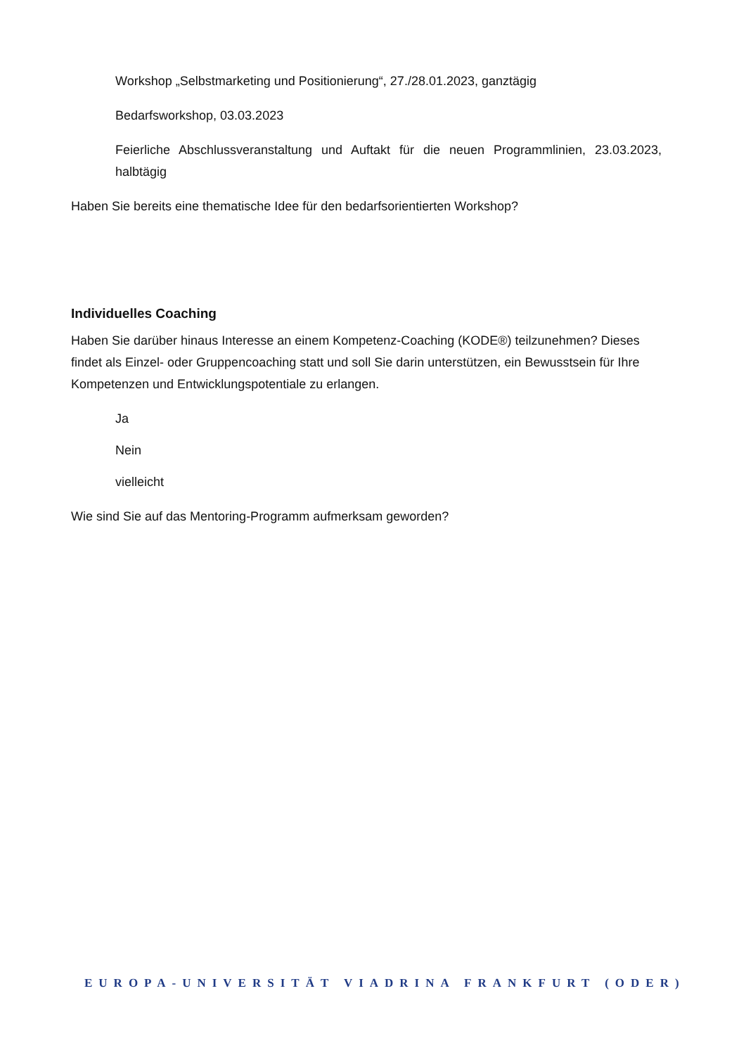Workshop „Selbstmarketing und Positionierung“, 27./28.01.2023, ganztägig
Bedarfsworkshop, 03.03.2023
Feierliche Abschlussveranstaltung und Auftakt für die neuen Programmlinien, 23.03.2023, halbtägig
Haben Sie bereits eine thematische Idee für den bedarfsorientierten Workshop?
Individuelles Coaching
Haben Sie darüber hinaus Interesse an einem Kompetenz-Coaching (KODE®) teilzunehmen? Dieses findet als Einzel- oder Gruppencoaching statt und soll Sie darin unterstützen, ein Bewusstsein für Ihre Kompetenzen und Entwicklungspotentiale zu erlangen.
Ja
Nein
vielleicht
Wie sind Sie auf das Mentoring-Programm aufmerksam geworden?
EUROPA-UNIVERSITÄT VIADRINA FRANKFURT (ODER)